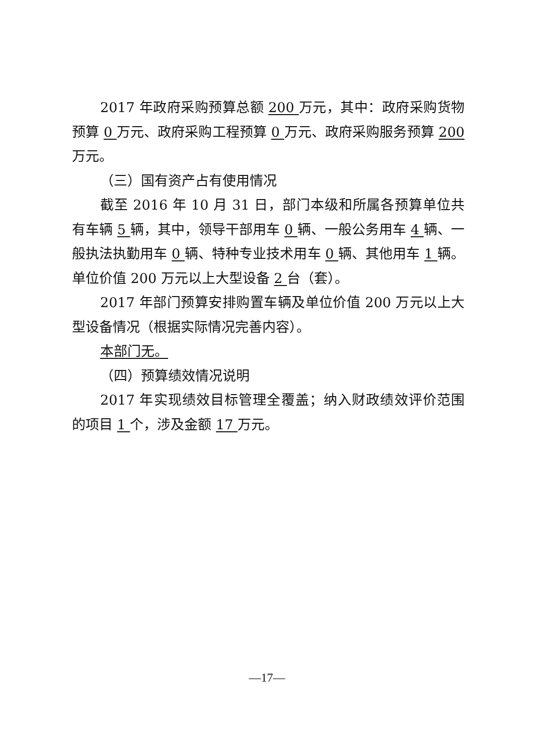2017 年政府采购预算总额 200 万元，其中：政府采购货物预算 0 万元、政府采购工程预算 0 万元、政府采购服务预算 200 万元。
（三）国有资产占有使用情况
截至 2016 年 10 月 31 日，部门本级和所属各预算单位共有车辆 5 辆，其中，领导干部用车 0 辆、一般公务用车 4 辆、一般执法执勤用车 0 辆、特种专业技术用车 0 辆、其他用车 1 辆。单位价值 200 万元以上大型设备 2 台（套）。
2017 年部门预算安排购置车辆及单位价值 200 万元以上大型设备情况（根据实际情况完善内容）。
本部门无。
（四）预算绩效情况说明
2017 年实现绩效目标管理全覆盖；纳入财政绩效评价范围的项目 1 个，涉及金额 17 万元。
—17—